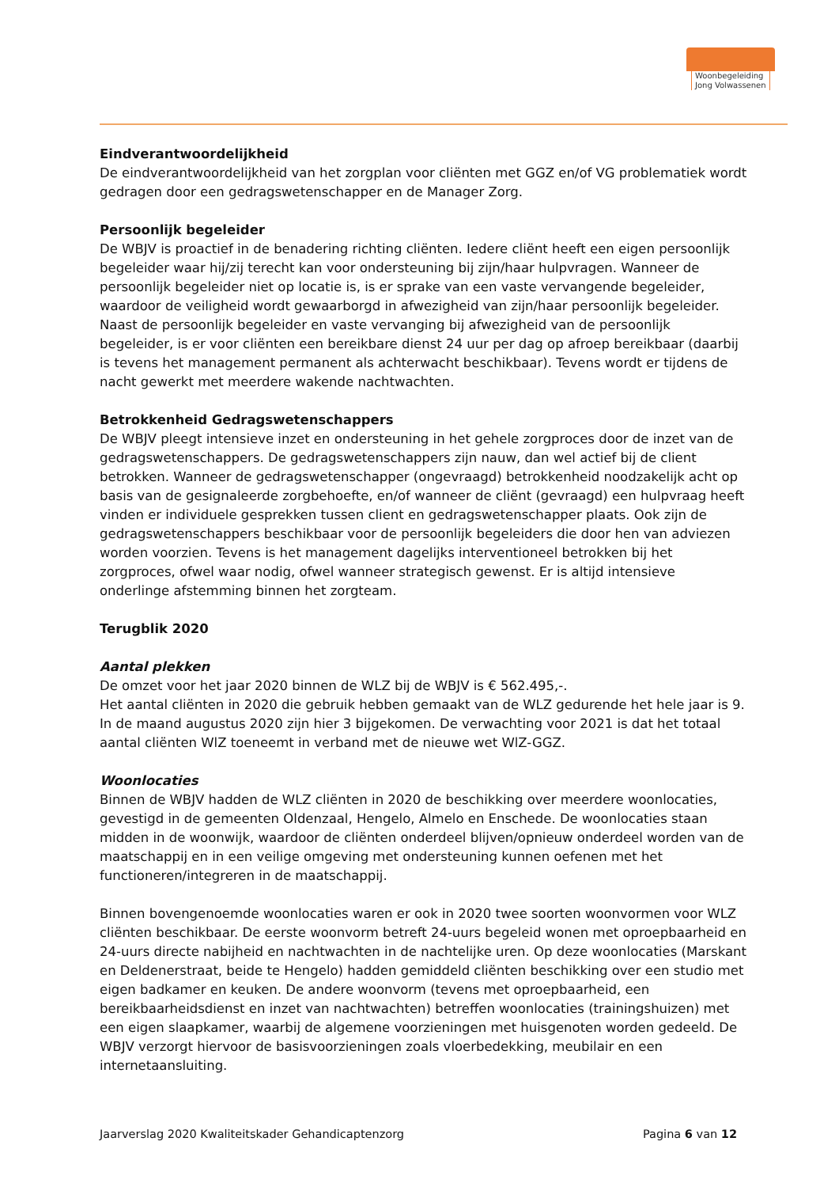Woonbegeleiding Jong Volwassenen
Eindverantwoordelijkheid
De eindverantwoordelijkheid van het zorgplan voor cliënten met GGZ en/of VG problematiek wordt gedragen door een gedragswetenschapper en de Manager Zorg.
Persoonlijk begeleider
De WBJV is proactief in de benadering richting cliënten. Iedere cliënt heeft een eigen persoonlijk begeleider waar hij/zij terecht kan voor ondersteuning bij zijn/haar hulpvragen. Wanneer de persoonlijk begeleider niet op locatie is, is er sprake van een vaste vervangende begeleider, waardoor de veiligheid wordt gewaarborgd in afwezigheid van zijn/haar persoonlijk begeleider. Naast de persoonlijk begeleider en vaste vervanging bij afwezigheid van de persoonlijk begeleider, is er voor cliënten een bereikbare dienst 24 uur per dag op afroep bereikbaar (daarbij is tevens het management permanent als achterwacht beschikbaar). Tevens wordt er tijdens de nacht gewerkt met meerdere wakende nachtwachten.
Betrokkenheid Gedragswetenschappers
De WBJV pleegt intensieve inzet en ondersteuning in het gehele zorgproces door de inzet van de gedragswetenschappers. De gedragswetenschappers zijn nauw, dan wel actief bij de client betrokken. Wanneer de gedragswetenschapper (ongevraagd) betrokkenheid noodzakelijk acht op basis van de gesignaleerde zorgbehoefte, en/of wanneer de cliënt (gevraagd) een hulpvraag heeft vinden er individuele gesprekken tussen client en gedragswetenschapper plaats. Ook zijn de gedragswetenschappers beschikbaar voor de persoonlijk begeleiders die door hen van adviezen worden voorzien. Tevens is het management dagelijks interventioneel betrokken bij het zorgproces, ofwel waar nodig, ofwel wanneer strategisch gewenst. Er is altijd intensieve onderlinge afstemming binnen het zorgteam.
Terugblik 2020
Aantal plekken
De omzet voor het jaar 2020 binnen de WLZ bij de WBJV is € 562.495,-.
Het aantal cliënten in 2020 die gebruik hebben gemaakt van de WLZ gedurende het hele jaar is 9. In de maand augustus 2020 zijn hier 3 bijgekomen. De verwachting voor 2021 is dat het totaal aantal cliënten WlZ toeneemt in verband met de nieuwe wet WlZ-GGZ.
Woonlocaties
Binnen de WBJV hadden de WLZ cliënten in 2020 de beschikking over meerdere woonlocaties, gevestigd in de gemeenten Oldenzaal, Hengelo, Almelo en Enschede. De woonlocaties staan midden in de woonwijk, waardoor de cliënten onderdeel blijven/opnieuw onderdeel worden van de maatschappij en in een veilige omgeving met ondersteuning kunnen oefenen met het functioneren/integreren in de maatschappij.
Binnen bovengenoemde woonlocaties waren er ook in 2020 twee soorten woonvormen voor WLZ cliënten beschikbaar. De eerste woonvorm betreft 24-uurs begeleid wonen met oproepbaarheid en 24-uurs directe nabijheid en nachtwachten in de nachtelijke uren. Op deze woonlocaties (Marskant en Deldenerstraat, beide te Hengelo) hadden gemiddeld cliënten beschikking over een studio met eigen badkamer en keuken. De andere woonvorm (tevens met oproepbaarheid, een bereikbaarheidsdienst en inzet van nachtwachten) betreffen woonlocaties (trainingshuizen) met een eigen slaapkamer, waarbij de algemene voorzieningen met huisgenoten worden gedeeld. De WBJV verzorgt hiervoor de basisvoorzieningen zoals vloerbedekking, meubilair en een internetaansluiting.
Jaarverslag 2020 Kwaliteitskader Gehandicaptenzorg Pagina 6 van 12